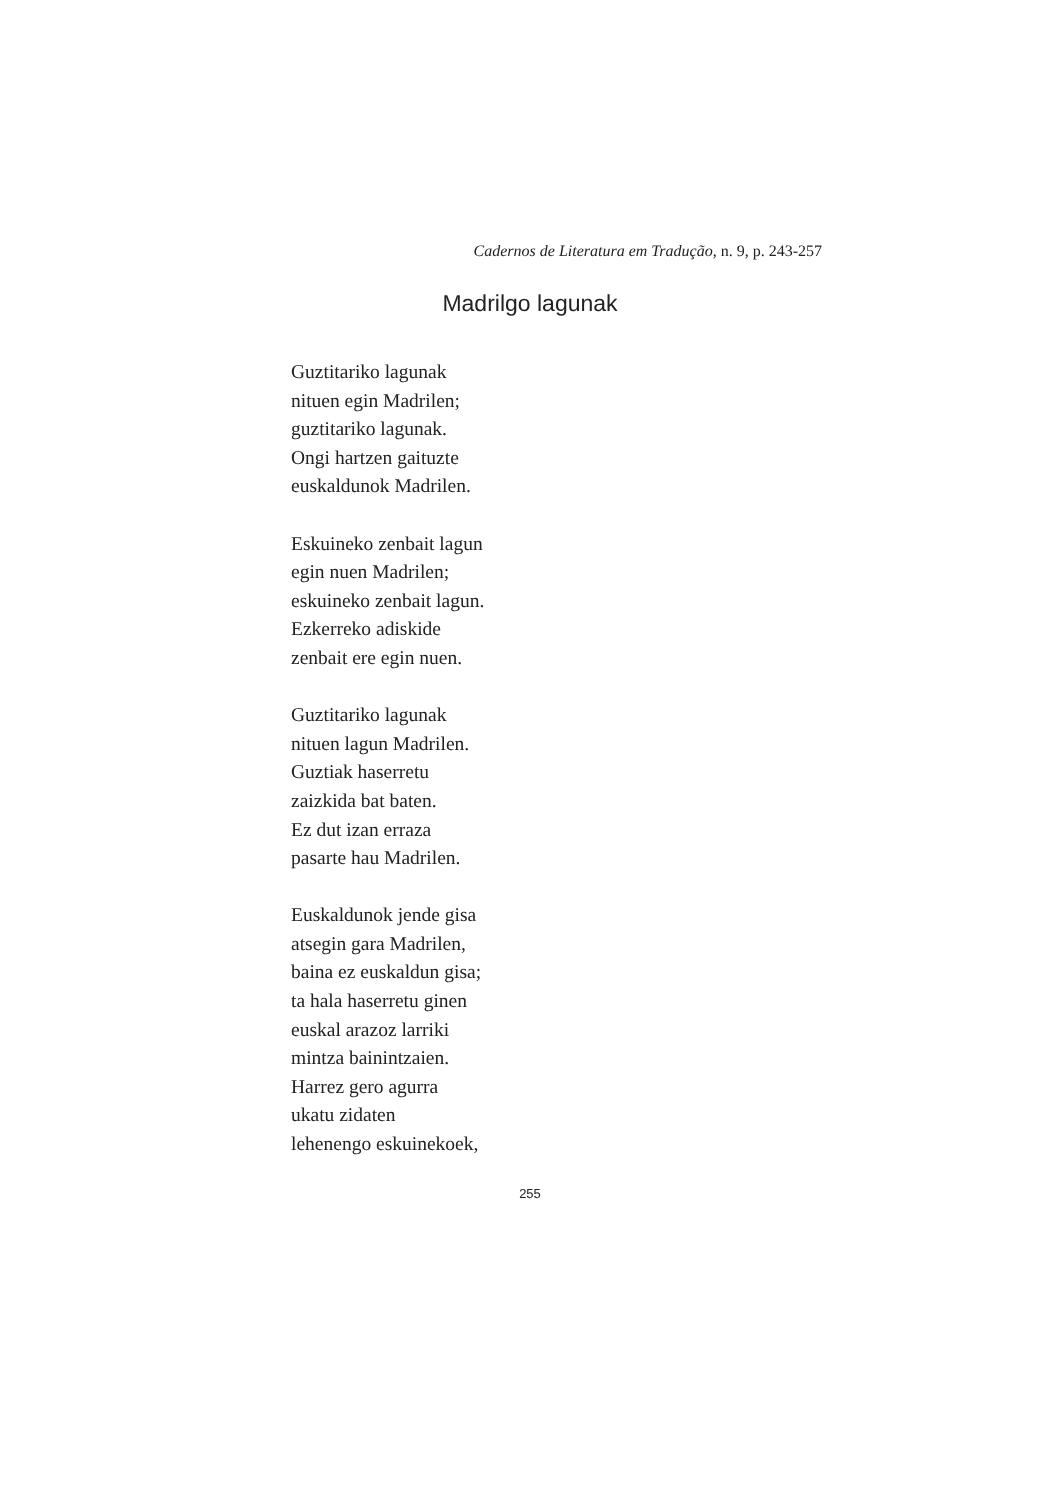Cadernos de Literatura em Tradução, n. 9, p. 243-257
Madrilgo lagunak
Guztitariko lagunak
nituen egin Madrilen;
guztitariko lagunak.
Ongi hartzen gaituzte
euskaldunok Madrilen.
Eskuineko zenbait lagun
egin nuen Madrilen;
eskuineko zenbait lagun.
Ezkerreko adiskide
zenbait ere egin nuen.
Guztitariko lagunak
nituen lagun Madrilen.
Guztiak haserretu
zaizkida bat baten.
Ez dut izan erraza
pasarte hau Madrilen.
Euskaldunok jende gisa
atsegin gara Madrilen,
baina ez euskaldun gisa;
ta hala haserretu ginen
euskal arazoz larriki
mintza bainintzaien.
Harrez gero agurra
ukatu zidaten
lehenengo eskuinekoek,
255